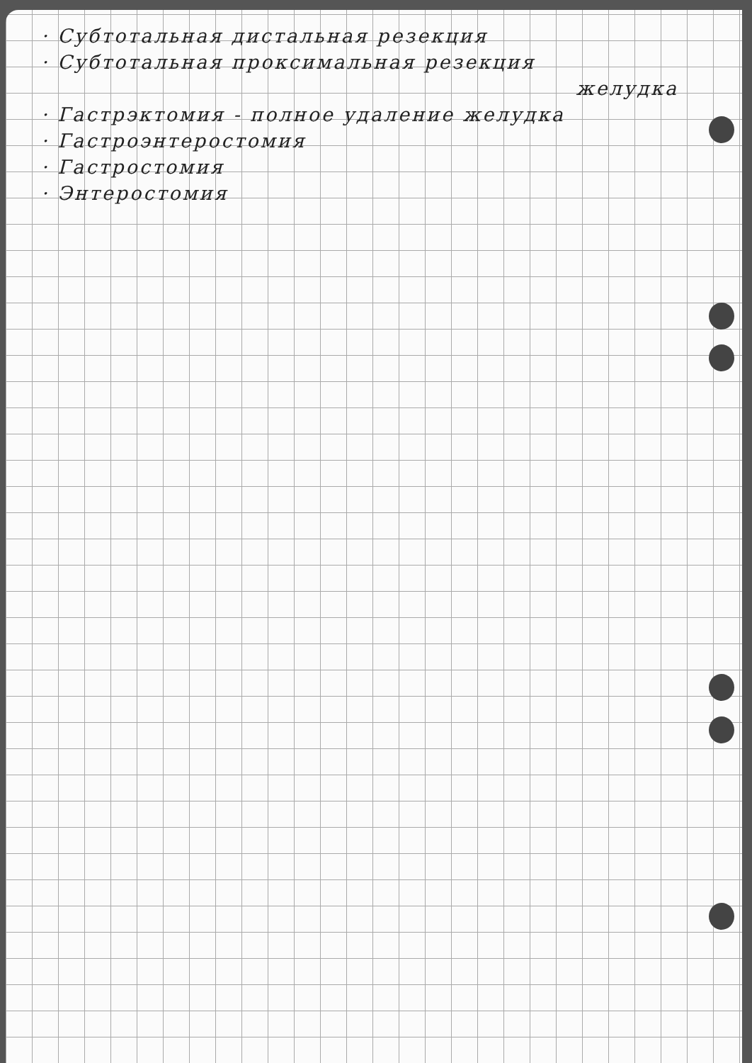· Субтотальная дистальная резекция
· Субтотальная проксимальная резекция
желудка
· Гастрэктомия - полное удаление желудка
· Гастроэнтеростомия
· Гастростомия
· Энтеростомия